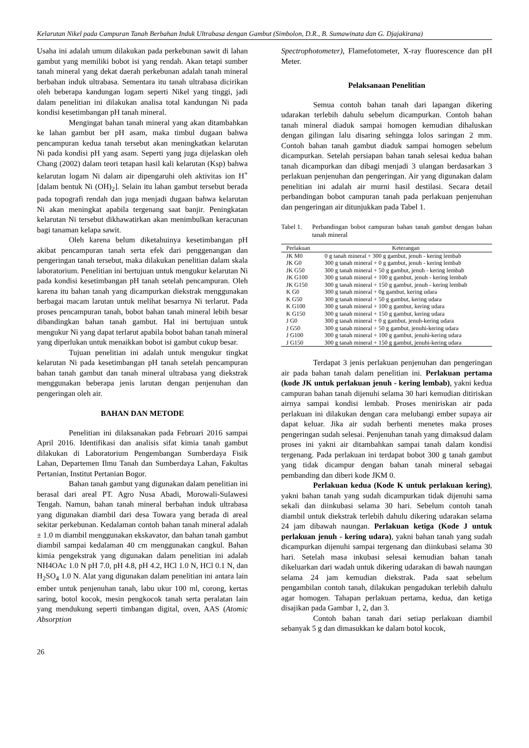Kelarutan Nikel pada Campuran Tanah Berbahan Induk Ultrabasa dengan Gambut (Simbolon, D.R., B. Sumawinata dan G. Djajakirana)
Usaha ini adalah umum dilakukan pada perkebunan sawit di lahan gambut yang memiliki bobot isi yang rendah. Akan tetapi sumber tanah mineral yang dekat daerah perkebunan adalah tanah mineral berbahan induk ultrabasa. Sementara itu tanah ultrabasa dicirikan oleh beberapa kandungan logam seperti Nikel yang tinggi, jadi dalam penelitian ini dilakukan analisa total kandungan Ni pada kondisi kesetimbangan pH tanah mineral.
Mengingat bahan tanah mineral yang akan ditambahkan ke lahan gambut ber pH asam, maka timbul dugaan bahwa pencampuran kedua tanah tersebut akan meningkatkan kelarutan Ni pada kondisi pH yang asam. Seperti yang juga dijelaskan oleh Chang (2002) dalam teori tetapan hasil kali kelarutan (Ksp) bahwa kelarutan logam Ni dalam air dipengaruhi oleh aktivitas ion H<sup>+</sup> [dalam bentuk Ni (OH)<sub>2</sub>]. Selain itu lahan gambut tersebut berada pada topografi rendah dan juga menjadi dugaan bahwa kelarutan Ni akan meningkat apabila tergenang saat banjir. Peningkatan kelarutan Ni tersebut dikhawatirkan akan menimbulkan keracunan bagi tanaman kelapa sawit.
Oleh karena belum diketahuinya kesetimbangan pH akibat pencampuran tanah serta efek dari penggenangan dan pengeringan tanah tersebut, maka dilakukan penelitian dalam skala laboratorium. Penelitian ini bertujuan untuk mengukur kelarutan Ni pada kondisi kesetimbangan pH tanah setelah pencampuran. Oleh karena itu bahan tanah yang dicampurkan diekstrak menggunakan berbagai macam larutan untuk melihat besarnya Ni terlarut. Pada proses pencampuran tanah, bobot bahan tanah mineral lebih besar dibandingkan bahan tanah gambut. Hal ini bertujuan untuk mengukur Ni yang dapat terlarut apabila bobot bahan tanah mineral yang diperlukan untuk menaikkan bobot isi gambut cukup besar.
Tujuan penelitian ini adalah untuk mengukur tingkat kelarutan Ni pada kesetimbangan pH tanah setelah pencampuran bahan tanah gambut dan tanah mineral ultrabasa yang diekstrak menggunakan beberapa jenis larutan dengan penjenuhan dan pengeringan oleh air.
BAHAN DAN METODE
Penelitian ini dilaksanakan pada Februari 2016 sampai April 2016. Identifikasi dan analisis sifat kimia tanah gambut dilakukan di Laboratorium Pengembangan Sumberdaya Fisik Lahan, Departemen Ilmu Tanah dan Sumberdaya Lahan, Fakultas Pertanian, Institut Pertanian Bogor.
Bahan tanah gambut yang digunakan dalam penelitian ini berasal dari areal PT. Agro Nusa Abadi, Morowali-Sulawesi Tengah. Namun, bahan tanah mineral berbahan induk ultrabasa yang digunakan diambil dari desa Towara yang berada di areal sekitar perkebunan. Kedalaman contoh bahan tanah mineral adalah ± 1.0 m diambil menggunakan ekskavator, dan bahan tanah gambut diambil sampai kedalaman 40 cm menggunakan cangkul. Bahan kimia pengekstrak yang digunakan dalam penelitian ini adalah NH4OAc 1.0 N pH 7.0, pH 4.8, pH 4.2, HCl 1.0 N, HCl 0.1 N, dan H<sub>2</sub>SO<sub>4</sub> 1.0 N. Alat yang digunakan dalam penelitian ini antara lain ember untuk penjenuhan tanah, labu ukur 100 ml, corong, kertas saring, botol kocok, mesin pengkocok tanah serta peralatan lain yang mendukung seperti timbangan digital, oven, AAS (Atomic Absorption
Spectrophotometer), Flamefotometer, X-ray fluorescence dan pH Meter.
Pelaksanaan Penelitian
Semua contoh bahan tanah dari lapangan dikering udarakan terlebih dahulu sebelum dicampurkan. Contoh bahan tanah mineral diaduk sampai homogen kemudian dihaluskan dengan gilingan lalu disaring sehingga lolos saringan 2 mm. Contoh bahan tanah gambut diaduk sampai homogen sebelum dicampurkan. Setelah persiapan bahan tanah selesai kedua bahan tanah dicampurkan dan dibagi menjadi 3 ulangan berdasarkan 3 perlakuan penjenuhan dan pengeringan. Air yang digunakan dalam penelitian ini adalah air murni hasil destilasi. Secara detail perbandingan bobot campuran tanah pada perlakuan penjenuhan dan pengeringan air ditunjukkan pada Tabel 1.
Tabel 1. Perbandingan bobot campuran bahan tanah gambut dengan bahan tanah mineral
| Perlakuan | Keterangan |
| --- | --- |
| JK M0 | 0 g tanah mineral + 300 g gambut, jenuh - kering lembab |
| JK G0 | 300 g tanah mineral + 0 g gambut, jenuh - kering lembab |
| JK G50 | 300 g tanah mineral + 50 g gambut, jenuh - kering lembab |
| JK G100 | 300 g tanah mineral + 100 g gambut, jenuh - kering lembab |
| JK G150 | 300 g tanah mineral + 150 g gambut, jenuh - kering lembab |
| K G0 | 300 g tanah mineral + 0g gambut, kering udara |
| K G50 | 300 g tanah mineral + 50 g gambut, kering udara |
| K G100 | 300 g tanah mineral + 100 g gambut, kering udara |
| K G150 | 300 g tanah mineral + 150 g gambut, kering udara |
| J G0 | 300 g tanah mineral + 0 g gambut, jenuh-kering udara |
| J G50 | 300 g tanah mineral + 50 g gambut, jenuhi-kering udara |
| J G100 | 300 g tanah mineral + 100 g gambut, jenuhi-kering udara |
| J G150 | 300 g tanah mineral + 150 g gambut, jenuhi-kering udara |
Terdapat 3 jenis perlakuan penjenuhan dan pengeringan air pada bahan tanah dalam penelitian ini. Perlakuan pertama (kode JK untuk perlakuan jenuh - kering lembab), yakni kedua campuran bahan tanah dijenuhi selama 30 hari kemudian ditiriskan airnya sampai kondisi lembab. Proses meniriskan air pada perlakuan ini dilakukan dengan cara melubangi ember supaya air dapat keluar. Jika air sudah berhenti menetes maka proses pengeringan sudah selesai. Penjenuhan tanah yang dimaksud dalam proses ini yakni air ditambahkan sampai tanah dalam kondisi tergenang. Pada perlakuan ini terdapat bobot 300 g tanah gambut yang tidak dicampur dengan bahan tanah mineral sebagai pembanding dan diberi kode JKM 0.
Perlakuan kedua (Kode K untuk perlakuan kering), yakni bahan tanah yang sudah dicampurkan tidak dijenuhi sama sekali dan diinkubasi selama 30 hari. Sebelum contoh tanah diambil untuk diekstrak terlebih dahulu dikering udarakan selama 24 jam dibawah naungan. Perlakuan ketiga (Kode J untuk perlakuan jenuh - kering udara), yakni bahan tanah yang sudah dicampurkan dijenuhi sampai tergenang dan diinkubasi selama 30 hari. Setelah masa inkubasi selesai kemudian bahan tanah dikeluarkan dari wadah untuk dikering udarakan di bawah naungan selama 24 jam kemudian diekstrak. Pada saat sebelum pengambilan contoh tanah, dilakukan pengadukan terlebih dahulu agar homogen. Tahapan perlakuan pertama, kedua, dan ketiga disajikan pada Gambar 1, 2, dan 3.
Contoh bahan tanah dari setiap perlakuan diambil sebanyak 5 g dan dimasukkan ke dalam botol kocok,
26